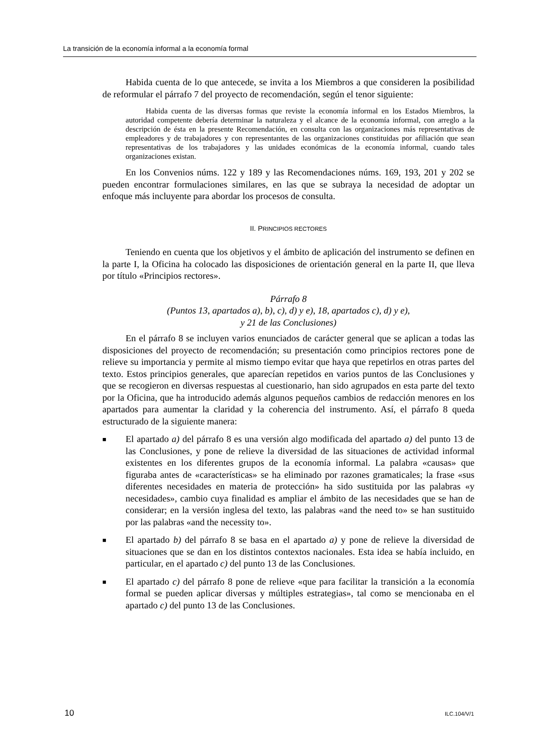La transición de la economía informal a la economía formal
Habida cuenta de lo que antecede, se invita a los Miembros a que consideren la posibilidad de reformular el párrafo 7 del proyecto de recomendación, según el tenor siguiente:
Habida cuenta de las diversas formas que reviste la economía informal en los Estados Miembros, la autoridad competente debería determinar la naturaleza y el alcance de la economía informal, con arreglo a la descripción de ésta en la presente Recomendación, en consulta con las organizaciones más representativas de empleadores y de trabajadores y con representantes de las organizaciones constituidas por afiliación que sean representativas de los trabajadores y las unidades económicas de la economía informal, cuando tales organizaciones existan.
En los Convenios núms. 122 y 189 y las Recomendaciones núms. 169, 193, 201 y 202 se pueden encontrar formulaciones similares, en las que se subraya la necesidad de adoptar un enfoque más incluyente para abordar los procesos de consulta.
II. PRINCIPIOS RECTORES
Teniendo en cuenta que los objetivos y el ámbito de aplicación del instrumento se definen en la parte I, la Oficina ha colocado las disposiciones de orientación general en la parte II, que lleva por título «Principios rectores».
Párrafo 8
(Puntos 13, apartados a), b), c), d) y e), 18, apartados c), d) y e),
y 21 de las Conclusiones)
En el párrafo 8 se incluyen varios enunciados de carácter general que se aplican a todas las disposiciones del proyecto de recomendación; su presentación como principios rectores pone de relieve su importancia y permite al mismo tiempo evitar que haya que repetirlos en otras partes del texto. Estos principios generales, que aparecían repetidos en varios puntos de las Conclusiones y que se recogieron en diversas respuestas al cuestionario, han sido agrupados en esta parte del texto por la Oficina, que ha introducido además algunos pequeños cambios de redacción menores en los apartados para aumentar la claridad y la coherencia del instrumento. Así, el párrafo 8 queda estructurado de la siguiente manera:
■ El apartado a) del párrafo 8 es una versión algo modificada del apartado a) del punto 13 de las Conclusiones, y pone de relieve la diversidad de las situaciones de actividad informal existentes en los diferentes grupos de la economía informal. La palabra «causas» que figuraba antes de «características» se ha eliminado por razones gramaticales; la frase «sus diferentes necesidades en materia de protección» ha sido sustituida por las palabras «y necesidades», cambio cuya finalidad es ampliar el ámbito de las necesidades que se han de considerar; en la versión inglesa del texto, las palabras «and the need to» se han sustituido por las palabras «and the necessity to».
■ El apartado b) del párrafo 8 se basa en el apartado a) y pone de relieve la diversidad de situaciones que se dan en los distintos contextos nacionales. Esta idea se había incluido, en particular, en el apartado c) del punto 13 de las Conclusiones.
■ El apartado c) del párrafo 8 pone de relieve «que para facilitar la transición a la economía formal se pueden aplicar diversas y múltiples estrategias», tal como se mencionaba en el apartado c) del punto 13 de las Conclusiones.
10 ILC.104/V/1